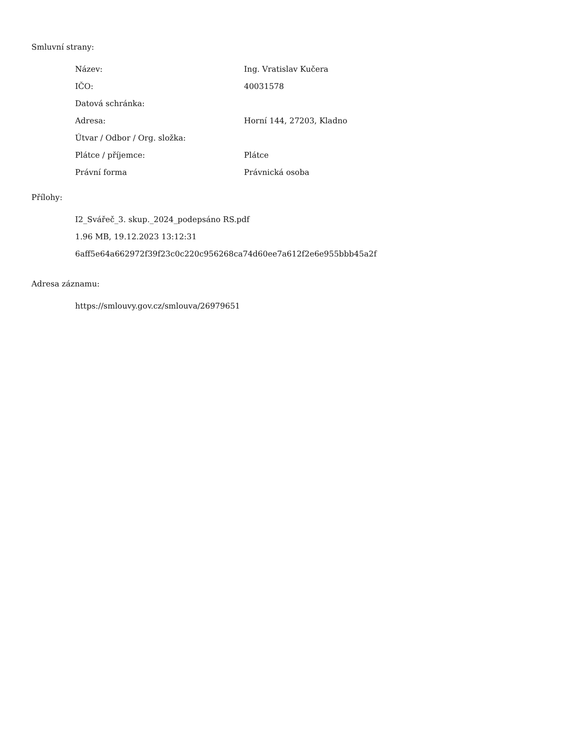Smluvní strany:
| Název: | Ing. Vratislav Kučera |
| IČO: | 40031578 |
| Datová schránka: | |
| Adresa: | Horní 144, 27203, Kladno |
| Útvar / Odbor / Org. složka: | |
| Plátce / příjemce: | Plátce |
| Právní forma | Právnická osoba |
Přílohy:
I2_Svářeč_3. skup._2024_podepsáno RS.pdf
1.96 MB, 19.12.2023 13:12:31
6aff5e64a662972f39f23c0c220c956268ca74d60ee7a612f2e6e955bbb45a2f
Adresa záznamu:
https://smlouvy.gov.cz/smlouva/26979651